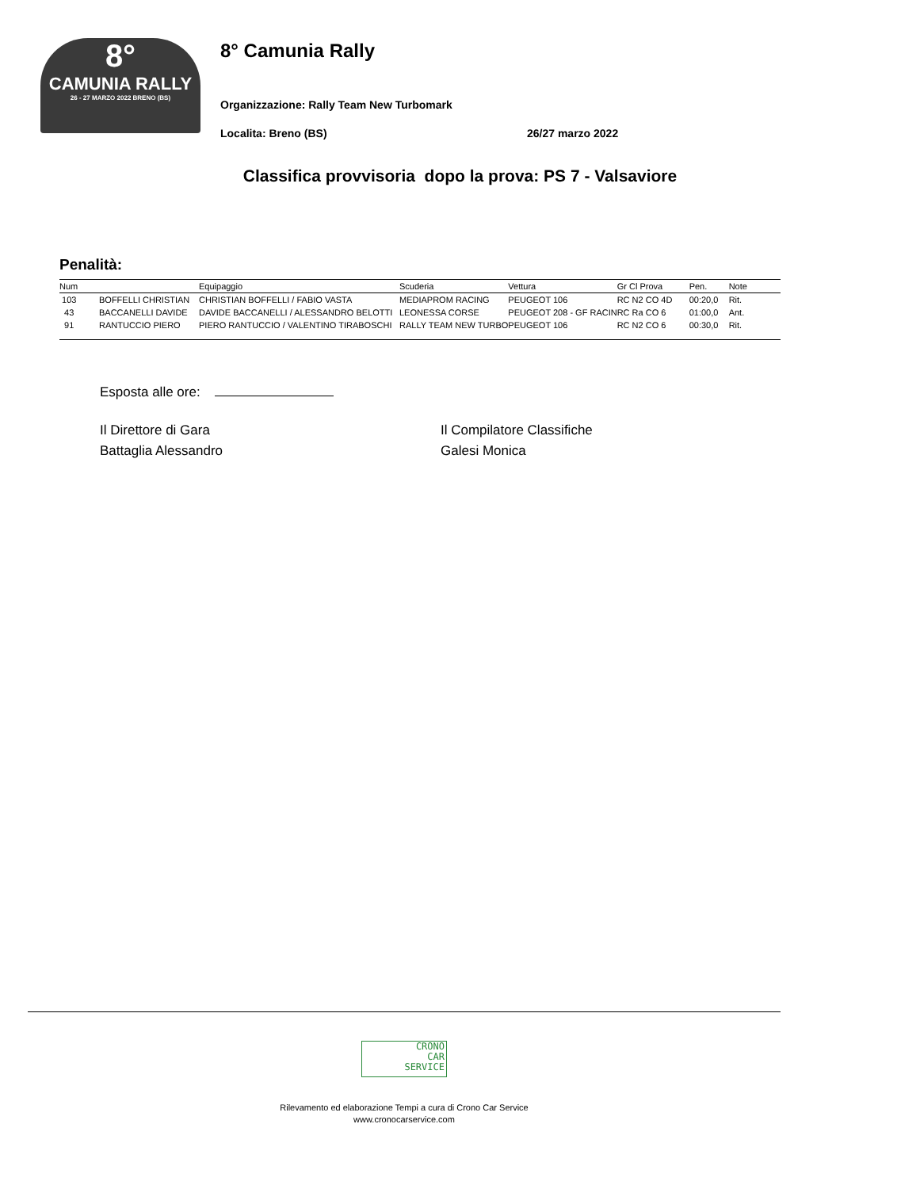8°
CAMUNIA RALLY
26 - 27 MARZO 2022 BRENO (BS)
8° Camunia Rally
Organizzazione: Rally Team New Turbomark
Localita: Breno (BS) 26/27 marzo 2022
Classifica provvisoria dopo la prova: PS 7 - Valsaviore
Penalità:
| Num | | Equipaggio | Scuderia | Vettura | Gr Cl Prova | Pen. | Note |
| --- | --- | --- | --- | --- | --- | --- | --- |
| 103 | BOFFELLI CHRISTIAN | CHRISTIAN BOFFELLI / FABIO VASTA | MEDIAPROM RACING | PEUGEOT 106 | RC N2 CO 4D | 00:20,0 | Rit. |
| 43 | BACCANELLI DAVIDE | DAVIDE BACCANELLI / ALESSANDRO BELOTTI | LEONESSA CORSE | PEUGEOT 208 - GF RACIN | RC Ra CO 6 | 01:00,0 | Ant. |
| 91 | RANTUCCIO PIERO | PIERO RANTUCCIO / VALENTINO TIRABOSCHI | RALLY TEAM NEW TURBO | PEUGEOT 106 | RC N2 CO 6 | 00:30,0 | Rit. |
Esposta alle ore:
Il Direttore di Gara
Battaglia Alessandro
Il Compilatore Classifiche
Galesi Monica
CRONO
CAR
SERVICE
Rilevamento ed elaborazione Tempi a cura di Crono Car Service
www.cronocarservice.com